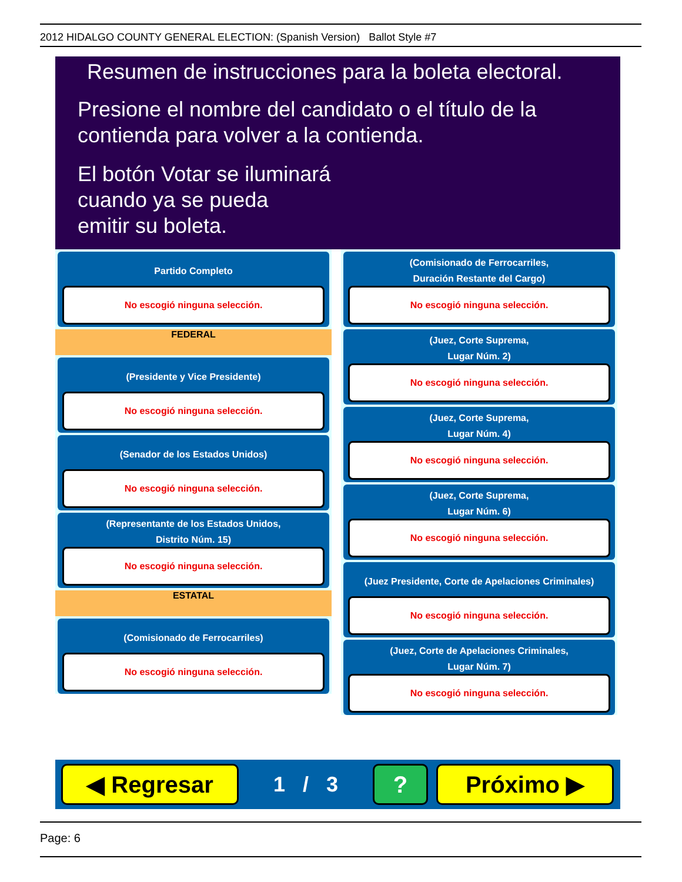2012 HIDALGO COUNTY GENERAL ELECTION: (Spanish Version) Ballot Style #7
Resumen de instrucciones para la boleta electoral.
Presione el nombre del candidato o el título de la
contienda para volver a la contienda.
El botón Votar se iluminará
cuando ya se pueda
emitir su boleta.
Partido Completo
No escogió ninguna selección.
FEDERAL
(Presidente y Vice Presidente)
No escogió ninguna selección.
(Senador de los Estados Unidos)
No escogió ninguna selección.
(Representante de los Estados Unidos,
Distrito Núm. 15)
No escogió ninguna selección.
ESTATAL
(Comisionado de Ferrocarriles)
No escogió ninguna selección.
(Comisionado de Ferrocarriles,
Duración Restante del Cargo)
No escogió ninguna selección.
(Juez, Corte Suprema,
Lugar Núm. 2)
No escogió ninguna selección.
(Juez, Corte Suprema,
Lugar Núm. 4)
No escogió ninguna selección.
(Juez, Corte Suprema,
Lugar Núm. 6)
No escogió ninguna selección.
(Juez Presidente, Corte de Apelaciones Criminales)
No escogió ninguna selección.
(Juez, Corte de Apelaciones Criminales,
Lugar Núm. 7)
No escogió ninguna selección.
◀ Regresar
1 / 3
? Próximo ▶
Page: 6